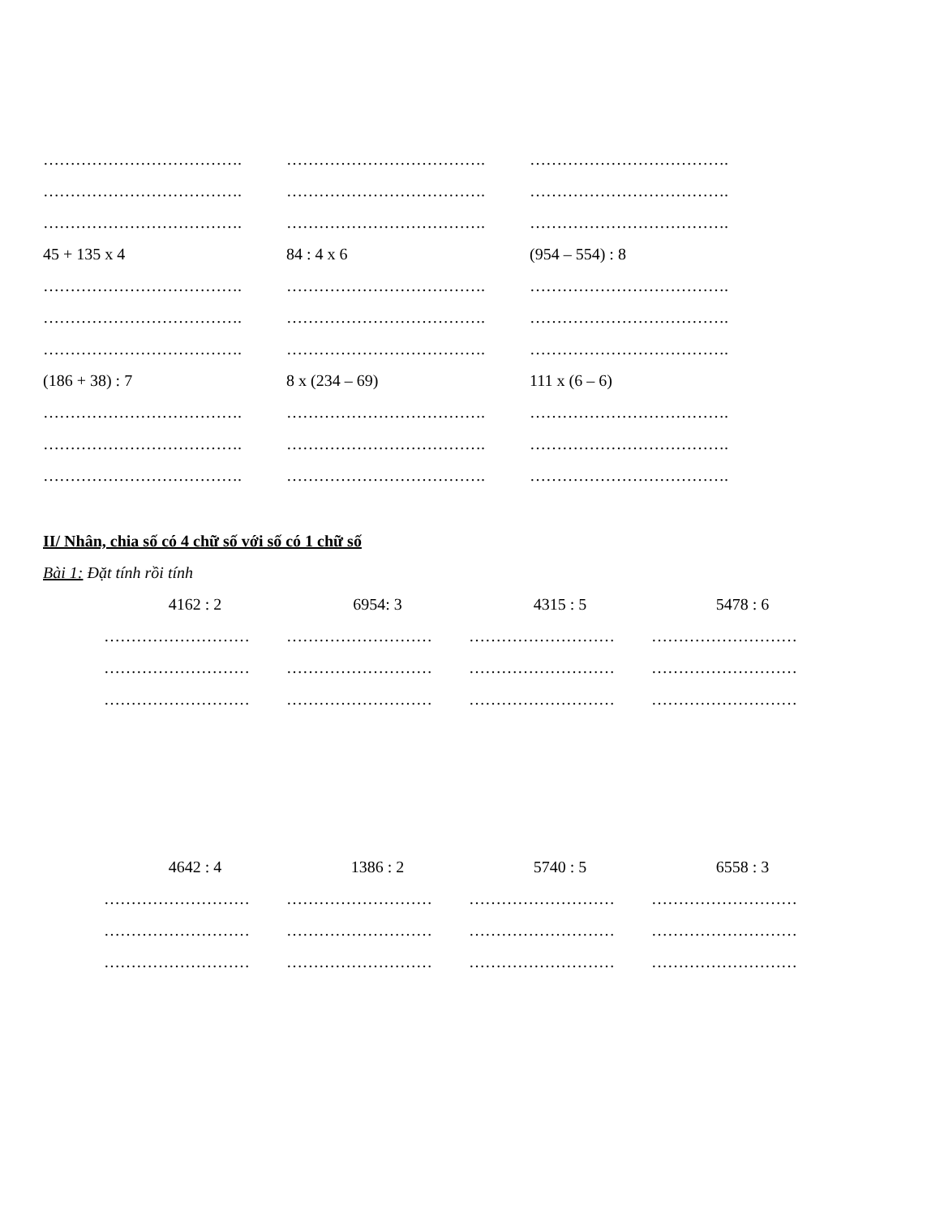………………………………. ………………………………. ……………………………….
………………………………. ………………………………. ……………………………….
………………………………. ………………………………. ……………………………….
45 + 135 x 4 84 : 4 x 6 (954 – 554) : 8
………………………………. ………………………………. ……………………………….
………………………………. ………………………………. ……………………………….
………………………………. ………………………………. ……………………………….
(186 + 38) : 7 8 x (234 – 69) 111 x (6 – 6)
………………………………. ………………………………. ……………………………….
………………………………. ………………………………. ……………………………….
………………………………. ………………………………. ……………………………….
II/ Nhân, chia số có 4 chữ số với số có 1 chữ số
Bài 1: Đặt tính rồi tính
4162 : 2 6954: 3 4315 : 5 5478 : 6
……………………… ……………………… ……………………… ………………………
……………………… ……………………… ……………………… ………………………
……………………… ……………………… ……………………… ………………………
4642 : 4 1386 : 2 5740 : 5 6558 : 3
……………………… ……………………… ……………………… ………………………
……………………… ……………………… ……………………… ………………………
……………………… ……………………… ……………………… ………………………